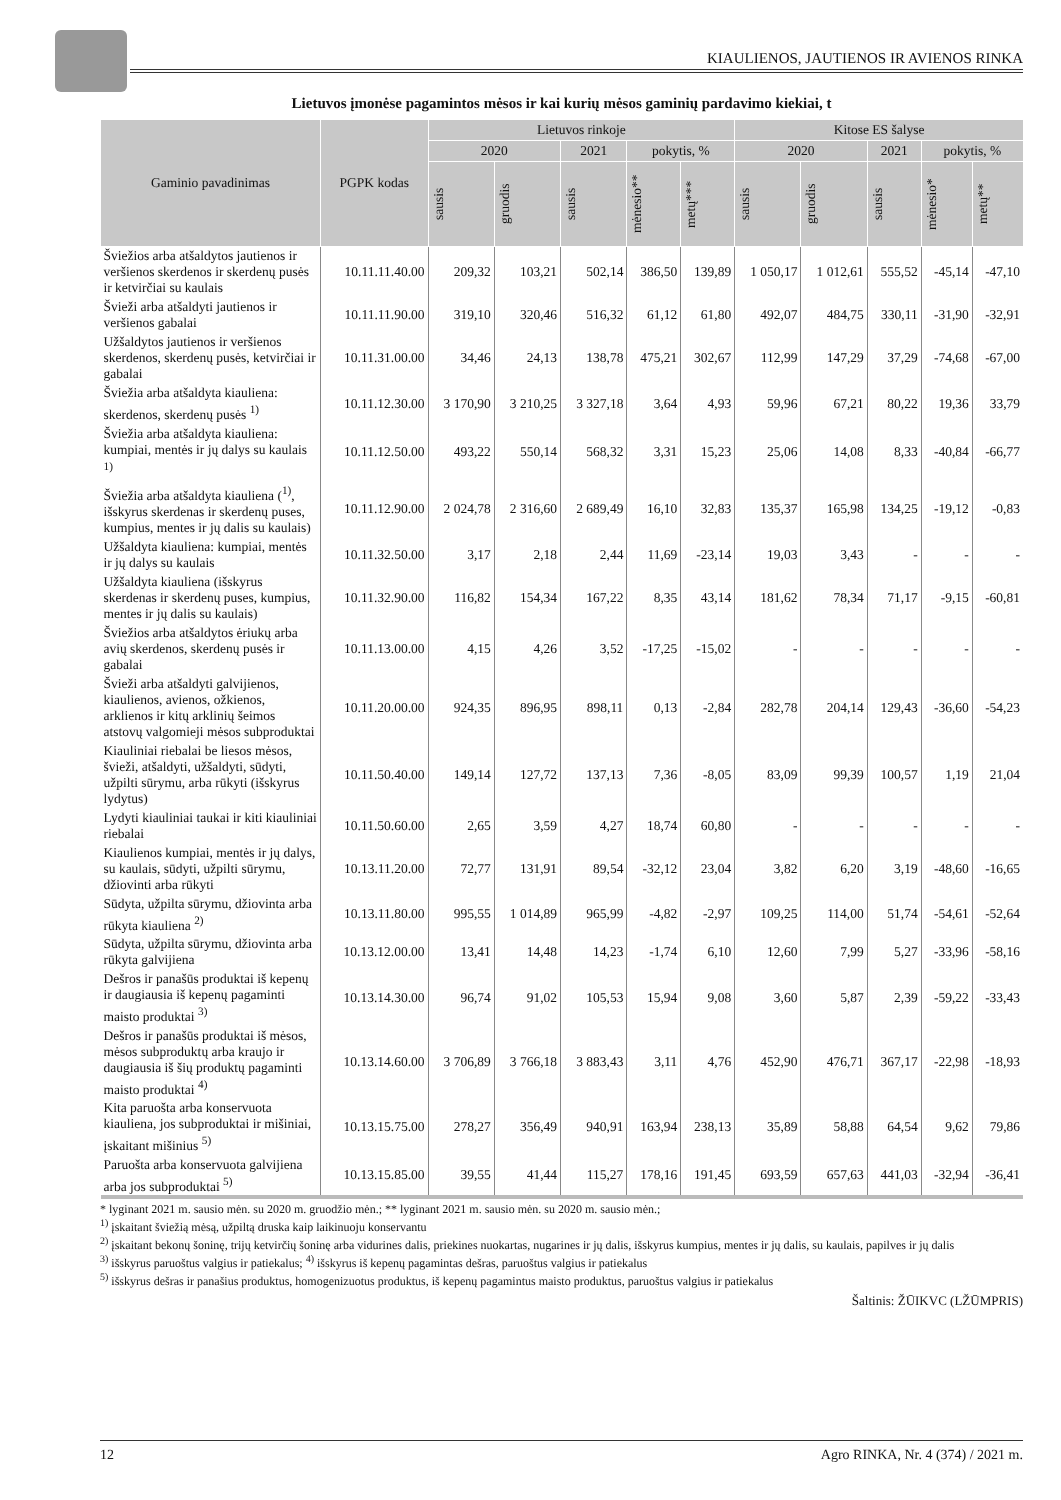KIAULIENOS, JAUTIENOS IR AVIENOS RINKA
Lietuvos įmonėse pagamintos mėsos ir kai kurių mėsos gaminių pardavimo kiekiai, t
| Gaminio pavadinimas | PGPK kodas | Lietuvos rinkoje | | | | | Kitose ES šalyse | | | | |
| --- | --- | --- | --- | --- | --- | --- | --- | --- | --- | --- | --- |
| | | 2020 | | 2021 | pokytis, % | | 2020 | | 2021 | pokytis, % | |
| | | sausis | gruodis | sausis | mėnesio** | metų*** | sausis | gruodis | sausis | mėnesio* | metų** |
| Šviežios arba atšaldytos jautienos ir veršienos skerdenos ir skerdenų pusės ir ketvirčiai su kaulais | 10.11.11.40.00 | 209,32 | 103,21 | 502,14 | 386,50 | 139,89 | 1 050,17 | 1 012,61 | 555,52 | -45,14 | -47,10 |
| Švieži arba atšaldyti jautienos ir veršienos gabalai | 10.11.11.90.00 | 319,10 | 320,46 | 516,32 | 61,12 | 61,80 | 492,07 | 484,75 | 330,11 | -31,90 | -32,91 |
| Užšaldytos jautienos ir veršienos skerdenos, skerdenų pusės, ketvirčiai ir gabalai | 10.11.31.00.00 | 34,46 | 24,13 | 138,78 | 475,21 | 302,67 | 112,99 | 147,29 | 37,29 | -74,68 | -67,00 |
| Šviežia arba atšaldyta kiauliena: skerdenos, skerdenų pusės <sup>1)</sup> | 10.11.12.30.00 | 3 170,90 | 3 210,25 | 3 327,18 | 3,64 | 4,93 | 59,96 | 67,21 | 80,22 | 19,36 | 33,79 |
| Šviežia arba atšaldyta kiauliena: kumpiai, mentės ir jų dalys su kaulais <sup>1)</sup> | 10.11.12.50.00 | 493,22 | 550,14 | 568,32 | 3,31 | 15,23 | 25,06 | 14,08 | 8,33 | -40,84 | -66,77 |
| Šviežia arba atšaldyta kiauliena (<sup>1)</sup>, išskyrus skerdenas ir skerdenų puses, kumpius, mentes ir jų dalis su kaulais) | 10.11.12.90.00 | 2 024,78 | 2 316,60 | 2 689,49 | 16,10 | 32,83 | 135,37 | 165,98 | 134,25 | -19,12 | -0,83 |
| Užšaldyta kiauliena: kumpiai, mentės ir jų dalys su kaulais | 10.11.32.50.00 | 3,17 | 2,18 | 2,44 | 11,69 | -23,14 | 19,03 | 3,43 | - | - | - |
| Užšaldyta kiauliena (išskyrus skerdenas ir skerdenų puses, kumpius, mentes ir jų dalis su kaulais) | 10.11.32.90.00 | 116,82 | 154,34 | 167,22 | 8,35 | 43,14 | 181,62 | 78,34 | 71,17 | -9,15 | -60,81 |
| Šviežios arba atšaldytos ėriukų arba avių skerdenos, skerdenų pusės ir gabalai | 10.11.13.00.00 | 4,15 | 4,26 | 3,52 | -17,25 | -15,02 | - | - | - | - | - |
| Švieži arba atšaldyti galvijienos, kiaulienos, avienos, ožkienos, arklienos ir kitų arklinių šeimos atstovų valgomieji mėsos subproduktai | 10.11.20.00.00 | 924,35 | 896,95 | 898,11 | 0,13 | -2,84 | 282,78 | 204,14 | 129,43 | -36,60 | -54,23 |
| Kiauliniai riebalai be liesos mėsos, švieži, atšaldyti, užšaldyti, sūdyti, užpilti sūrymu, arba rūkyti (išskyrus lydytus) | 10.11.50.40.00 | 149,14 | 127,72 | 137,13 | 7,36 | -8,05 | 83,09 | 99,39 | 100,57 | 1,19 | 21,04 |
| Lydyti kiauliniai taukai ir kiti kiauliniai riebalai | 10.11.50.60.00 | 2,65 | 3,59 | 4,27 | 18,74 | 60,80 | - | - | - | - | - |
| Kiaulienos kumpiai, mentės ir jų dalys, su kaulais, sūdyti, užpilti sūrymu, džiovinti arba rūkyti | 10.13.11.20.00 | 72,77 | 131,91 | 89,54 | -32,12 | 23,04 | 3,82 | 6,20 | 3,19 | -48,60 | -16,65 |
| Sūdyta, užpilta sūrymu, džiovinta arba rūkyta kiauliena <sup>2)</sup> | 10.13.11.80.00 | 995,55 | 1 014,89 | 965,99 | -4,82 | -2,97 | 109,25 | 114,00 | 51,74 | -54,61 | -52,64 |
| Sūdyta, užpilta sūrymu, džiovinta arba rūkyta galvijiena | 10.13.12.00.00 | 13,41 | 14,48 | 14,23 | -1,74 | 6,10 | 12,60 | 7,99 | 5,27 | -33,96 | -58,16 |
| Dešros ir panašūs produktai iš kepenų ir daugiausia iš kepenų pagaminti maisto produktai <sup>3)</sup> | 10.13.14.30.00 | 96,74 | 91,02 | 105,53 | 15,94 | 9,08 | 3,60 | 5,87 | 2,39 | -59,22 | -33,43 |
| Dešros ir panašūs produktai iš mėsos, mėsos subproduktų arba kraujo ir daugiausia iš šių produktų pagaminti maisto produktai <sup>4)</sup> | 10.13.14.60.00 | 3 706,89 | 3 766,18 | 3 883,43 | 3,11 | 4,76 | 452,90 | 476,71 | 367,17 | -22,98 | -18,93 |
| Kita paruošta arba konservuota kiauliena, jos subproduktai ir mišiniai, įskaitant mišinius <sup>5)</sup> | 10.13.15.75.00 | 278,27 | 356,49 | 940,91 | 163,94 | 238,13 | 35,89 | 58,88 | 64,54 | 9,62 | 79,86 |
| Paruošta arba konservuota galvijiena arba jos subproduktai <sup>5)</sup> | 10.13.15.85.00 | 39,55 | 41,44 | 115,27 | 178,16 | 191,45 | 693,59 | 657,63 | 441,03 | -32,94 | -36,41 |
* lyginant 2021 m. sausio mėn. su 2020 m. gruodžio mėn.; ** lyginant 2021 m. sausio mėn. su 2020 m. sausio mėn.;
<sup>1)</sup> įskaitant šviežią mėsą, užpiltą druska kaip laikinuoju konservantu
<sup>2)</sup> įskaitant bekonų šoninę, trijų ketvirčių šoninę arba vidurines dalis, priekines nuokartas, nugarines ir jų dalis, išskyrus kumpius, mentes ir jų dalis, su kaulais, papilves ir jų dalis
<sup>3)</sup> išskyrus paruoštus valgius ir patiekalus; <sup>4)</sup> išskyrus iš kepenų pagamintas dešras, paruoštus valgius ir patiekalus
<sup>5)</sup> išskyrus dešras ir panašius produktus, homogenizuotus produktus, iš kepenų pagamintus maisto produktus, paruoštus valgius ir patiekalus
Šaltinis: ŽŪIKVC (LŽŪMPRIS)
12 Agro RINKA, Nr. 4 (374) / 2021 m.